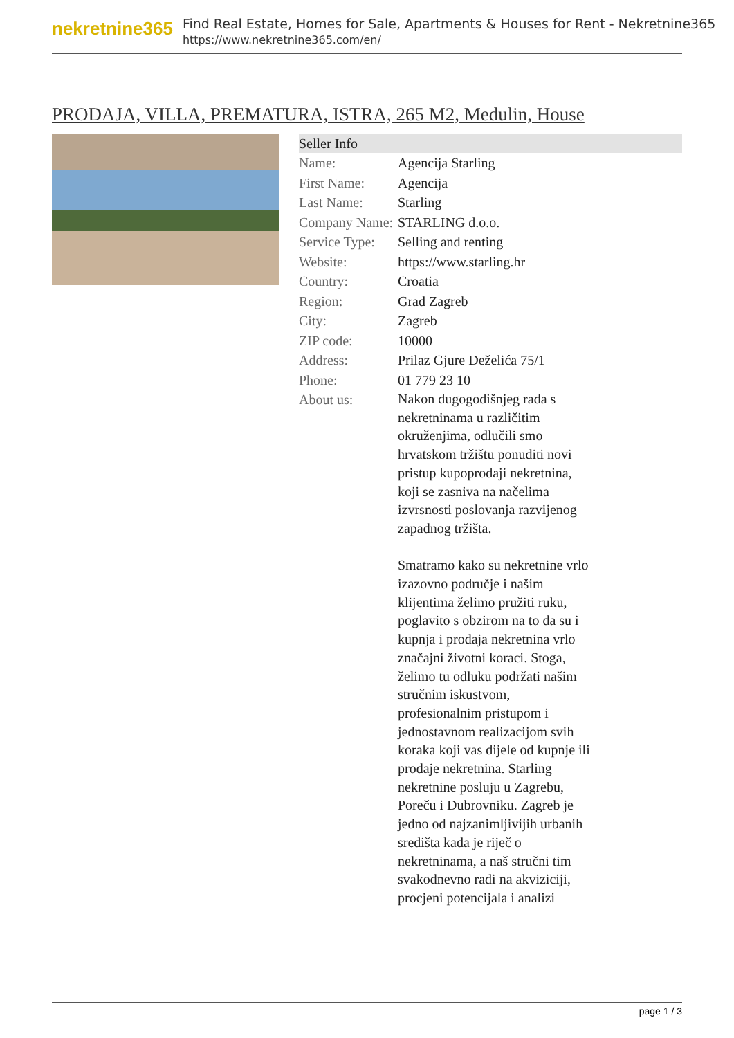nekretnine365
Find Real Estate, Homes for Sale, Apartments & Houses for Rent - Nekretnine365
https://www.nekretnine365.com/en/
PRODAJA, VILLA, PREMATURA, ISTRA, 265 M2, Medulin, House
| Seller Info | | |
| --- | --- | --- |
| Name: | Agencija Starling | |
| First Name: | Agencija | |
| Last Name: | Starling | |
| Company Name: | STARLING d.o.o. | |
| Service Type: | Selling and renting | |
| Website: | https://www.starling.hr | |
| Country: | Croatia | |
| Region: | Grad Zagreb | |
| City: | Zagreb | |
| ZIP code: | 10000 | |
| Address: | Prilaz Gjure Deželića 75/1 | |
| Phone: | 01 779 23 10 | |
| About us: | Nakon dugogodišnjeg rada s nekretninama u različitim okruženjima, odlučili smo hrvatskom tržištu ponuditi novi pristup kupoprodaji nekretnina, koji se zasniva na načelima izvrsnosti poslovanja razvijenog zapadnog tržišta. Smatramo kako su nekretnine vrlo izazovno područje i našim klijentima želimo pružiti ruku, poglavito s obzirom na to da su i kupnja i prodaja nekretnina vrlo značajni životni koraci. Stoga, želimo tu odluku podržati našim stručnim iskustvom, profesionalnim pristupom i jednostavnom realizacijom svih koraka koji vas dijele od kupnje ili prodaje nekretnina. Starling nekretnine posluju u Zagrebu, Poreču i Dubrovniku. Zagreb je jedno od najzanimljivijih urbanih središta kada je riječ o nekretninama, a naš stručni tim svakodnevno radi na akviziciji, procjeni potencijala i analizi | |
page 1 / 3